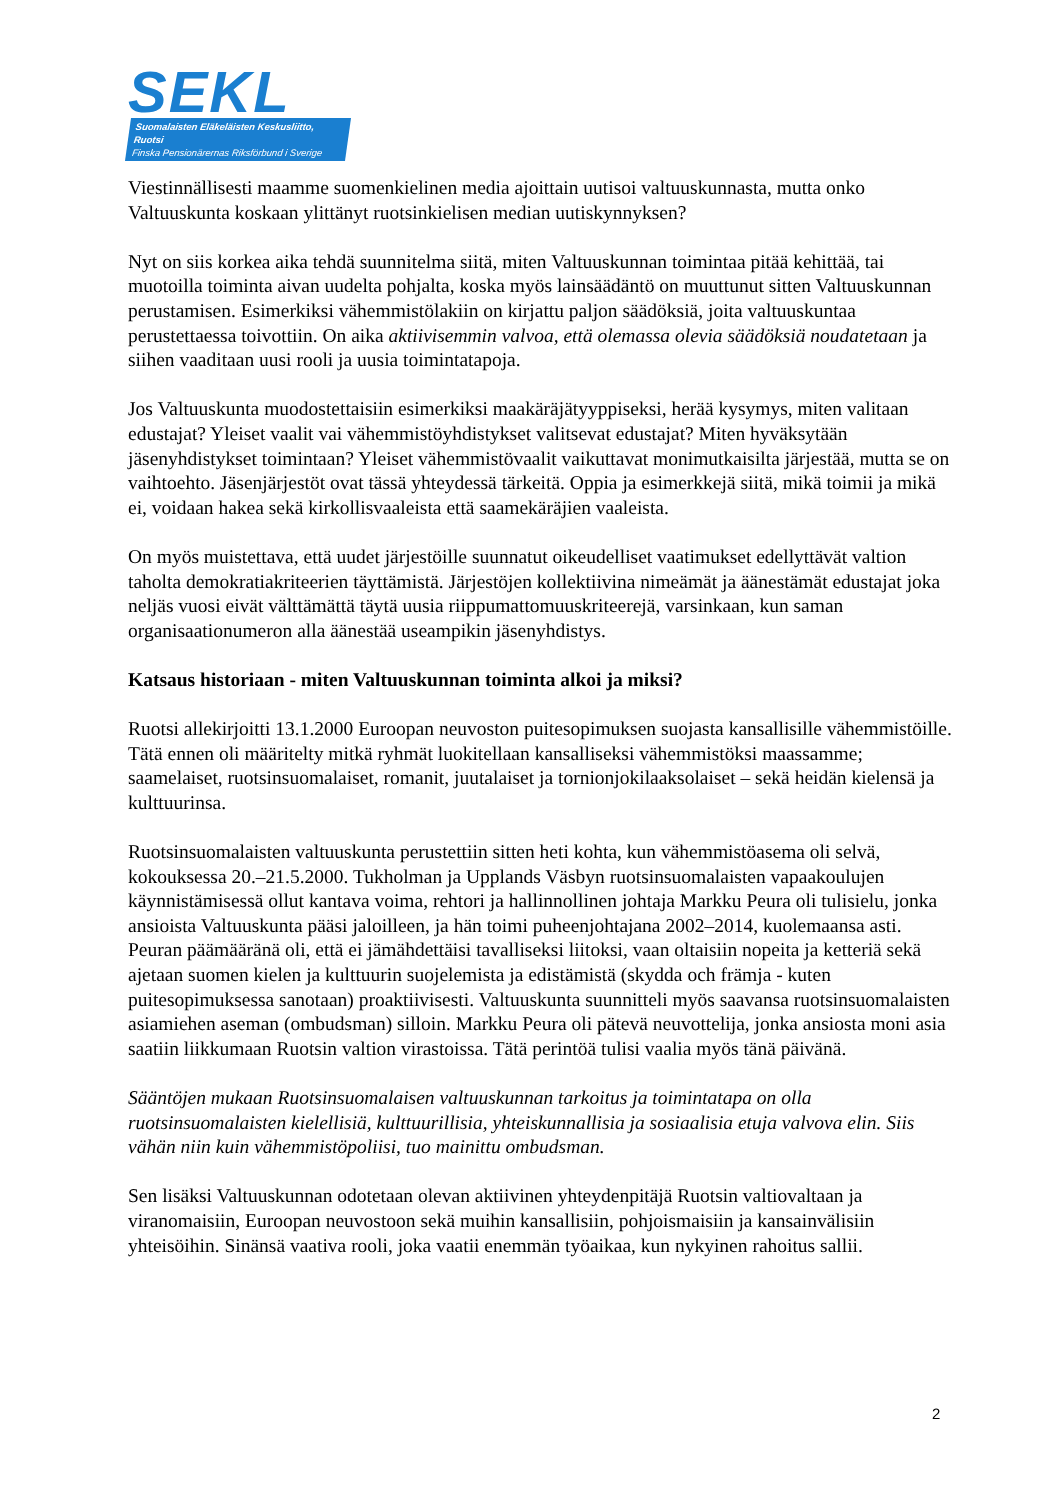SEKL
Suomalaisten Eläkeläisten Keskusliitto, Ruotsi
Finska Pensionärernas Riksförbund i Sverige
Viestinnällisesti maamme suomenkielinen media ajoittain uutisoi valtuuskunnasta, mutta onko Valtuuskunta koskaan ylittänyt ruotsinkielisen median uutiskynnyksen?
Nyt on siis korkea aika tehdä suunnitelma siitä, miten Valtuuskunnan toimintaa pitää kehittää, tai muotoilla toiminta aivan uudelta pohjalta, koska myös lainsäädäntö on muuttunut sitten Valtuuskunnan perustamisen. Esimerkiksi vähemmistölakiin on kirjattu paljon säädöksiä, joita valtuuskuntaa perustettaessa toivottiin. On aika aktiivisemmin valvoa, että olemassa olevia säädöksiä noudatetaan ja siihen vaaditaan uusi rooli ja uusia toimintatapoja.
Jos Valtuuskunta muodostettaisiin esimerkiksi maakäräjätyyppiseksi, herää kysymys, miten valitaan edustajat? Yleiset vaalit vai vähemmistöyhdistykset valitsevat edustajat? Miten hyväksytään jäsenyhdistykset toimintaan? Yleiset vähemmistövaalit vaikuttavat monimutkaisilta järjestää, mutta se on vaihtoehto. Jäsenjärjestöt ovat tässä yhteydessä tärkeitä. Oppia ja esimerkkejä siitä, mikä toimii ja mikä ei, voidaan hakea sekä kirkollisvaaleista että saamekäräjien vaaleista.
On myös muistettava, että uudet järjestöille suunnatut oikeudelliset vaatimukset edellyttävät valtion taholta demokratiakriteerien täyttämistä. Järjestöjen kollektiivina nimeämät ja äänestämät edustajat joka neljäs vuosi eivät välttämättä täytä uusia riippumattomuuskriteerejä, varsinkaan, kun saman organisaationumeron alla äänestää useampikin jäsenyhdistys.
Katsaus historiaan - miten Valtuuskunnan toiminta alkoi ja miksi?
Ruotsi allekirjoitti 13.1.2000 Euroopan neuvoston puitesopimuksen suojasta kansallisille vähemmistöille. Tätä ennen oli määritelty mitkä ryhmät luokitellaan kansalliseksi vähemmistöksi maassamme; saamelaiset, ruotsinsuomalaiset, romanit, juutalaiset ja tornionjokilaaksolaiset – sekä heidän kielensä ja kulttuurinsa.
Ruotsinsuomalaisten valtuuskunta perustettiin sitten heti kohta, kun vähemmistöasema oli selvä, kokouksessa 20.–21.5.2000. Tukholman ja Upplands Väsbyn ruotsinsuomalaisten vapaakoulujen käynnistämisessä ollut kantava voima, rehtori ja hallinnollinen johtaja Markku Peura oli tulisielu, jonka ansioista Valtuuskunta pääsi jaloilleen, ja hän toimi puheenjohtajana 2002–2014, kuolemaansa asti. Peuran päämääränä oli, että ei jämähdettäisi tavalliseksi liitoksi, vaan oltaisiin nopeita ja ketteriä sekä ajetaan suomen kielen ja kulttuurin suojelemista ja edistämistä (skydda och främja - kuten puitesopimuksessa sanotaan) proaktiivisesti. Valtuuskunta suunnitteli myös saavansa ruotsinsuomalaisten asiamiehen aseman (ombudsman) silloin. Markku Peura oli pätevä neuvottelija, jonka ansiosta moni asia saatiin liikkumaan Ruotsin valtion virastoissa. Tätä perintöä tulisi vaalia myös tänä päivänä.
Sääntöjen mukaan Ruotsinsuomalaisen valtuuskunnan tarkoitus ja toimintatapa on olla ruotsinsuomalaisten kielellisiä, kulttuurillisia, yhteiskunnallisia ja sosiaalisia etuja valvova elin. Siis vähän niin kuin vähemmistöpoliisi, tuo mainittu ombudsman.
Sen lisäksi Valtuuskunnan odotetaan olevan aktiivinen yhteydenpitäjä Ruotsin valtiovaltaan ja viranomaisiin, Euroopan neuvostoon sekä muihin kansallisiin, pohjoismaisiin ja kansainvälisiin yhteisöihin. Sinänsä vaativa rooli, joka vaatii enemmän työaikaa, kun nykyinen rahoitus sallii.
2